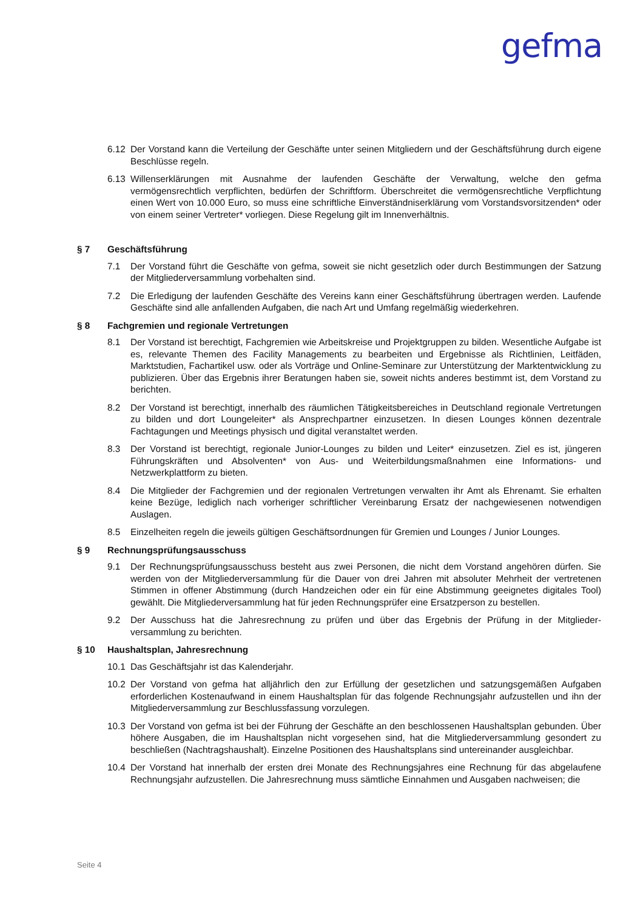gefma
6.12 Der Vorstand kann die Verteilung der Geschäfte unter seinen Mitgliedern und der Geschäftsführung durch eigene Beschlüsse regeln.
6.13 Willenserklärungen mit Ausnahme der laufenden Geschäfte der Verwaltung, welche den gefma vermögensrechtlich verpflichten, bedürfen der Schriftform. Überschreitet die vermögensrechtliche Verpflichtung einen Wert von 10.000 Euro, so muss eine schriftliche Einverständniserklärung vom Vorstandsvorsitzenden* oder von einem seiner Vertreter* vorliegen. Diese Regelung gilt im Innenverhältnis.
§ 7 Geschäftsführung
7.1 Der Vorstand führt die Geschäfte von gefma, soweit sie nicht gesetzlich oder durch Bestimmungen der Satzung der Mitgliederversammlung vorbehalten sind.
7.2 Die Erledigung der laufenden Geschäfte des Vereins kann einer Geschäftsführung übertragen werden. Laufende Geschäfte sind alle anfallenden Aufgaben, die nach Art und Umfang regelmäßig wiederkehren.
§ 8 Fachgremien und regionale Vertretungen
8.1 Der Vorstand ist berechtigt, Fachgremien wie Arbeitskreise und Projektgruppen zu bilden. Wesentliche Aufgabe ist es, relevante Themen des Facility Managements zu bearbeiten und Ergebnisse als Richtlinien, Leitfäden, Marktstudien, Fachartikel usw. oder als Vorträge und Online-Seminare zur Unterstützung der Marktentwicklung zu publizieren. Über das Ergebnis ihrer Beratungen haben sie, soweit nichts anderes bestimmt ist, dem Vorstand zu berichten.
8.2 Der Vorstand ist berechtigt, innerhalb des räumlichen Tätigkeitsbereiches in Deutschland regionale Vertretungen zu bilden und dort Loungeleiter* als Ansprechpartner einzusetzen. In diesen Lounges können dezentrale Fachtagungen und Meetings physisch und digital veranstaltet werden.
8.3 Der Vorstand ist berechtigt, regionale Junior-Lounges zu bilden und Leiter* einzusetzen. Ziel es ist, jüngeren Führungskräften und Absolventen* von Aus- und Weiterbildungsmaßnahmen eine Informations- und Netzwerkplattform zu bieten.
8.4 Die Mitglieder der Fachgremien und der regionalen Vertretungen verwalten ihr Amt als Ehrenamt. Sie erhalten keine Bezüge, lediglich nach vorheriger schriftlicher Vereinbarung Ersatz der nachgewiesenen notwendigen Auslagen.
8.5 Einzelheiten regeln die jeweils gültigen Geschäftsordnungen für Gremien und Lounges / Junior Lounges.
§ 9 Rechnungsprüfungsausschuss
9.1 Der Rechnungsprüfungsausschuss besteht aus zwei Personen, die nicht dem Vorstand angehören dürfen. Sie werden von der Mitgliederversammlung für die Dauer von drei Jahren mit absoluter Mehrheit der vertretenen Stimmen in offener Abstimmung (durch Handzeichen oder ein für eine Abstimmung geeignetes digitales Tool) gewählt. Die Mitgliederversammlung hat für jeden Rechnungsprüfer eine Ersatzperson zu bestellen.
9.2 Der Ausschuss hat die Jahresrechnung zu prüfen und über das Ergebnis der Prüfung in der Mitglieder-versammlung zu berichten.
§ 10 Haushaltsplan, Jahresrechnung
10.1 Das Geschäftsjahr ist das Kalenderjahr.
10.2 Der Vorstand von gefma hat alljährlich den zur Erfüllung der gesetzlichen und satzungsgemäßen Aufgaben erforderlichen Kostenaufwand in einem Haushaltsplan für das folgende Rechnungsjahr aufzustellen und ihn der Mitgliederversammlung zur Beschlussfassung vorzulegen.
10.3 Der Vorstand von gefma ist bei der Führung der Geschäfte an den beschlossenen Haushaltsplan gebunden. Über höhere Ausgaben, die im Haushaltsplan nicht vorgesehen sind, hat die Mitgliederversammlung gesondert zu beschließen (Nachtragshaushalt). Einzelne Positionen des Haushaltsplans sind untereinander ausgleichbar.
10.4 Der Vorstand hat innerhalb der ersten drei Monate des Rechnungsjahres eine Rechnung für das abgelaufene Rechnungsjahr aufzustellen. Die Jahresrechnung muss sämtliche Einnahmen und Ausgaben nachweisen; die
Seite 4